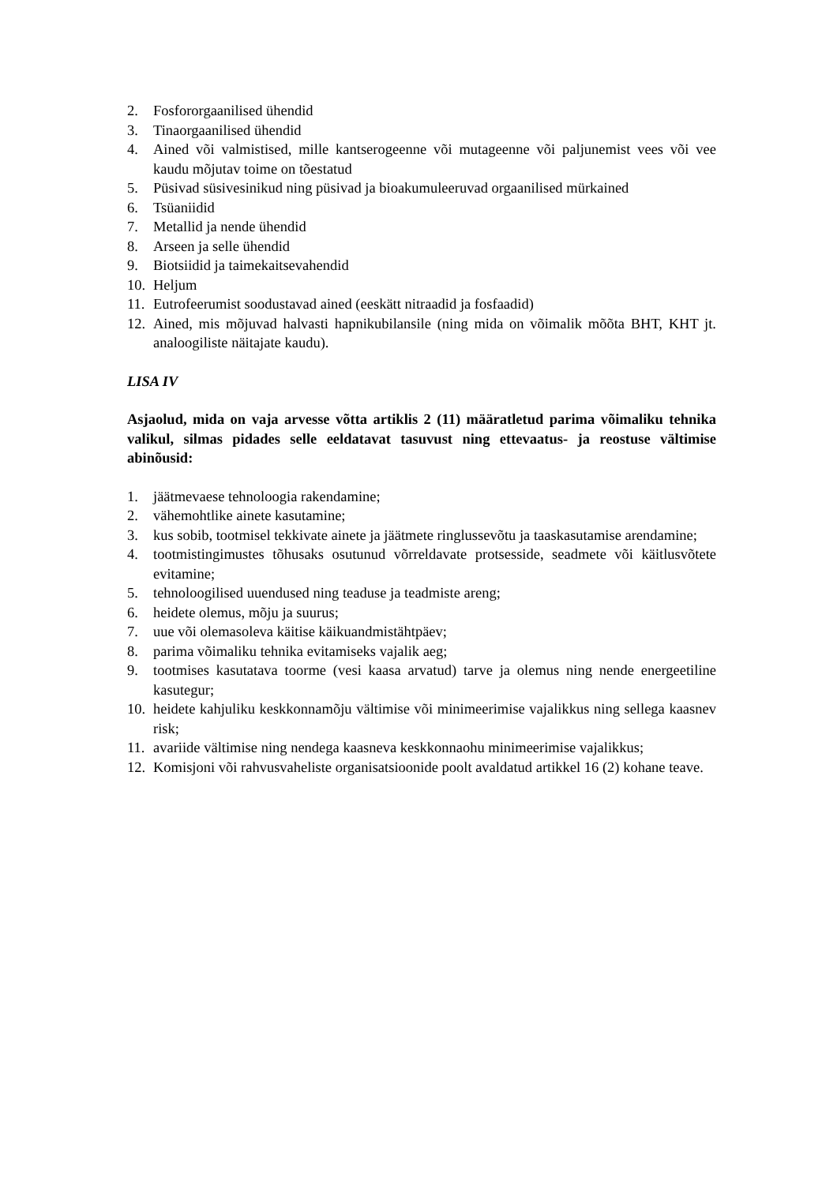2. Fosfororgaanilised ühendid
3. Tinaorgaanilised ühendid
4. Ained või valmistised, mille kantserogeenne või mutageenne või paljunemist vees või vee kaudu mõjutav toime on tõestatud
5. Püsivad süsivesinikud ning püsivad ja bioakumuleeruvad orgaanilised mürkained
6. Tsüaniidid
7. Metallid ja nende ühendid
8. Arseen ja selle ühendid
9. Biotsiidid ja taimekaitsevahendid
10. Heljum
11. Eutrofeerumist soodustavad ained (eeskätt nitraadid ja fosfaadid)
12. Ained, mis mõjuvad halvasti hapnikubilansile (ning mida on võimalik mõõta BHT, KHT jt. analoogiliste näitajate kaudu).
LISA IV
Asjaolud, mida on vaja arvesse võtta artiklis 2 (11) määratletud parima võimaliku tehnika valikul, silmas pidades selle eeldatavat tasuvust ning ettevaatus- ja reostuse vältimise abinõusid:
1. jäätmevaese tehnoloogia rakendamine;
2. vähemohtlike ainete kasutamine;
3. kus sobib, tootmisel tekkivate ainete ja jäätmete ringlussevõtu ja taaskasutamise arendamine;
4. tootmistingimustes tõhusaks osutunud võrreldavate protsesside, seadmete või käitlusvõtete evitamine;
5. tehnoloogilised uuendused ning teaduse ja teadmiste areng;
6. heidete olemus, mõju ja suurus;
7. uue või olemasoleva käitise käikuandmistähtpäev;
8. parima võimaliku tehnika evitamiseks vajalik aeg;
9. tootmises kasutatava toorme (vesi kaasa arvatud) tarve ja olemus ning nende energeetiline kasutegur;
10. heidete kahjuliku keskkonnamõju vältimise või minimeerimise vajalikkus ning sellega kaasnev risk;
11. avariide vältimise ning nendega kaasneva keskkonnaohu minimeerimise vajalikkus;
12. Komisjoni või rahvusvaheliste organisatsioonide poolt avaldatud artikkel 16 (2) kohane teave.